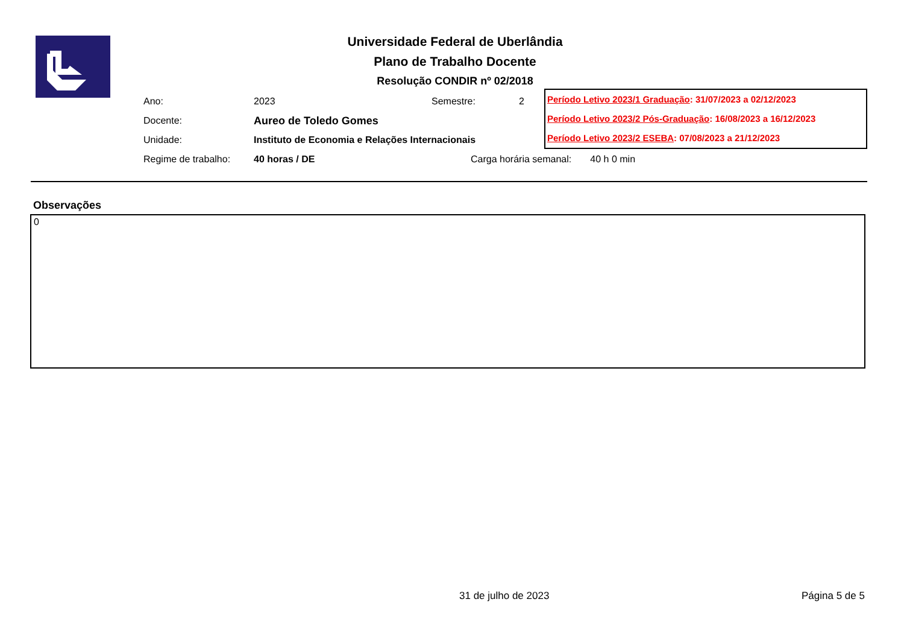Universidade Federal de Uberlândia
Plano de Trabalho Docente
Resolução CONDIR nº 02/2018
| Ano: | 2023 | Semestre: | 2 |
| Docente: | Aureo de Toledo Gomes | | |
| Unidade: | Instituto de Economia e Relações Internacionais | | |
| Regime de trabalho: | 40 horas / DE | Carga horária semanal: 40 h 0 min | |
Período Letivo 2023/1 Graduação: 31/07/2023 a 02/12/2023
Período Letivo 2023/2 Pós-Graduação: 16/08/2023 a 16/12/2023
Período Letivo 2023/2 ESEBA: 07/08/2023 a 21/12/2023
Observações
0
31 de julho de 2023 Página 5 de 5